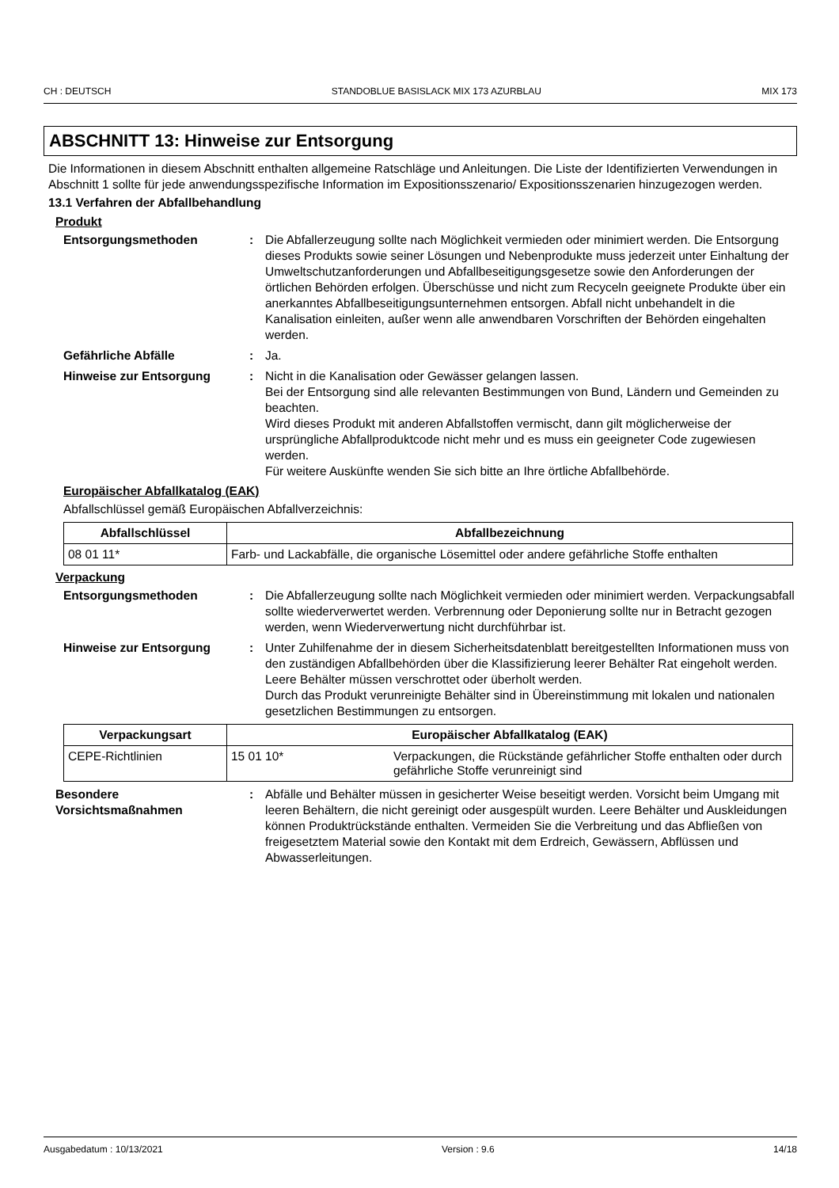CH : DEUTSCH STANDOBLUE BASISLACK MIX 173 AZURBLAU MIX 173
ABSCHNITT 13: Hinweise zur Entsorgung
Die Informationen in diesem Abschnitt enthalten allgemeine Ratschläge und Anleitungen. Die Liste der Identifizierten Verwendungen in Abschnitt 1 sollte für jede anwendungsspezifische Information im Expositionsszenario/ Expositionsszenarien hinzugezogen werden.
13.1 Verfahren der Abfallbehandlung
Produkt
Entsorgungsmethoden : Die Abfallerzeugung sollte nach Möglichkeit vermieden oder minimiert werden. Die Entsorgung dieses Produkts sowie seiner Lösungen und Nebenprodukte muss jederzeit unter Einhaltung der Umweltschutzanforderungen und Abfallbeseitigungsgesetze sowie den Anforderungen der örtlichen Behörden erfolgen. Überschüsse und nicht zum Recyceln geeignete Produkte über ein anerkanntes Abfallbeseitigungsunternehmen entsorgen. Abfall nicht unbehandelt in die Kanalisation einleiten, außer wenn alle anwendbaren Vorschriften der Behörden eingehalten werden.
Gefährliche Abfälle : Ja.
Hinweise zur Entsorgung : Nicht in die Kanalisation oder Gewässer gelangen lassen.
Bei der Entsorgung sind alle relevanten Bestimmungen von Bund, Ländern und Gemeinden zu beachten.
Wird dieses Produkt mit anderen Abfallstoffen vermischt, dann gilt möglicherweise der ursprüngliche Abfallproduktcode nicht mehr und es muss ein geeigneter Code zugewiesen werden.
Für weitere Auskünfte wenden Sie sich bitte an Ihre örtliche Abfallbehörde.
Europäischer Abfallkatalog (EAK)
Abfallschlüssel gemäß Europäischen Abfallverzeichnis:
| Abfallschlüssel | Abfallbezeichnung |
| --- | --- |
| 08 01 11* | Farb- und Lackabfälle, die organische Lösemittel oder andere gefährliche Stoffe enthalten |
Verpackung
Entsorgungsmethoden : Die Abfallerzeugung sollte nach Möglichkeit vermieden oder minimiert werden. Verpackungsabfall sollte wiederverwertet werden. Verbrennung oder Deponierung sollte nur in Betracht gezogen werden, wenn Wiederverwertung nicht durchführbar ist.
Hinweise zur Entsorgung : Unter Zuhilfenahme der in diesem Sicherheitsdatenblatt bereitgestellten Informationen muss von den zuständigen Abfallbehörden über die Klassifizierung leerer Behälter Rat eingeholt werden.
Leere Behälter müssen verschrottet oder überholt werden.
Durch das Produkt verunreinigte Behälter sind in Übereinstimmung mit lokalen und nationalen gesetzlichen Bestimmungen zu entsorgen.
| Verpackungsart | Europäischer Abfallkatalog (EAK) | |
| --- | --- | --- |
| CEPE-Richtlinien | 15 01 10* | Verpackungen, die Rückstände gefährlicher Stoffe enthalten oder durch gefährliche Stoffe verunreinigt sind |
Besondere Vorsichtsmaßnahmen
: Abfälle und Behälter müssen in gesicherter Weise beseitigt werden. Vorsicht beim Umgang mit leeren Behältern, die nicht gereinigt oder ausgespült wurden. Leere Behälter und Auskleidungen können Produktrückstände enthalten. Vermeiden Sie die Verbreitung und das Abfließen von freigesetztem Material sowie den Kontakt mit dem Erdreich, Gewässern, Abflüssen und Abwasserleitungen.
Ausgabedatum : 10/13/2021 Version : 9.6 14/18